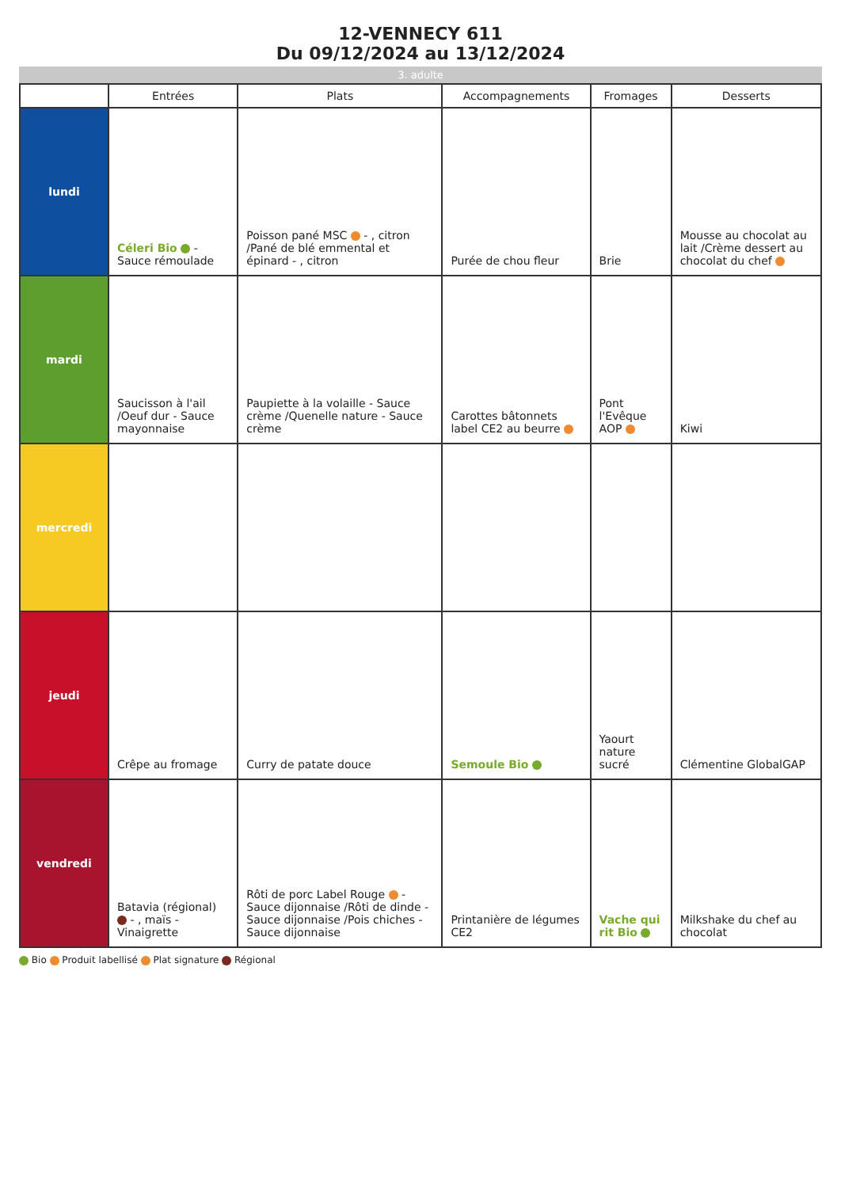12-VENNECY 611
Du 09/12/2024 au 13/12/2024
3. adulte
| | Entrées | Plats | Accompagnements | Fromages | Desserts |
| --- | --- | --- | --- | --- | --- |
| lundi | Céleri Bio - Sauce rémoulade | Poisson pané MSC - , citron /Pané de blé emmental et épinard - , citron | Purée de chou fleur | Brie | Mousse au chocolat au lait /Crème dessert au chocolat du chef |
| mardi | Saucisson à l'ail /Oeuf dur - Sauce mayonnaise | Paupiette à la volaille - Sauce crème /Quenelle nature - Sauce crème | Carottes bâtonnets label CE2 au beurre | Pont l'Evêque AOP | Kiwi |
| mercredi | | | | | |
| jeudi | Crêpe au fromage | Curry de patate douce | Semoule Bio | Yaourt nature sucré | Clémentine GlobalGAP |
| vendredi | Batavia (régional) - , maïs - Vinaigrette | Rôti de porc Label Rouge - Sauce dijonnaise /Rôti de dinde - Sauce dijonnaise /Pois chiches - Sauce dijonnaise | Printanière de légumes CE2 | Vache qui rit Bio | Milkshake du chef au chocolat |
Bio Produit labellisé Plat signature Régional